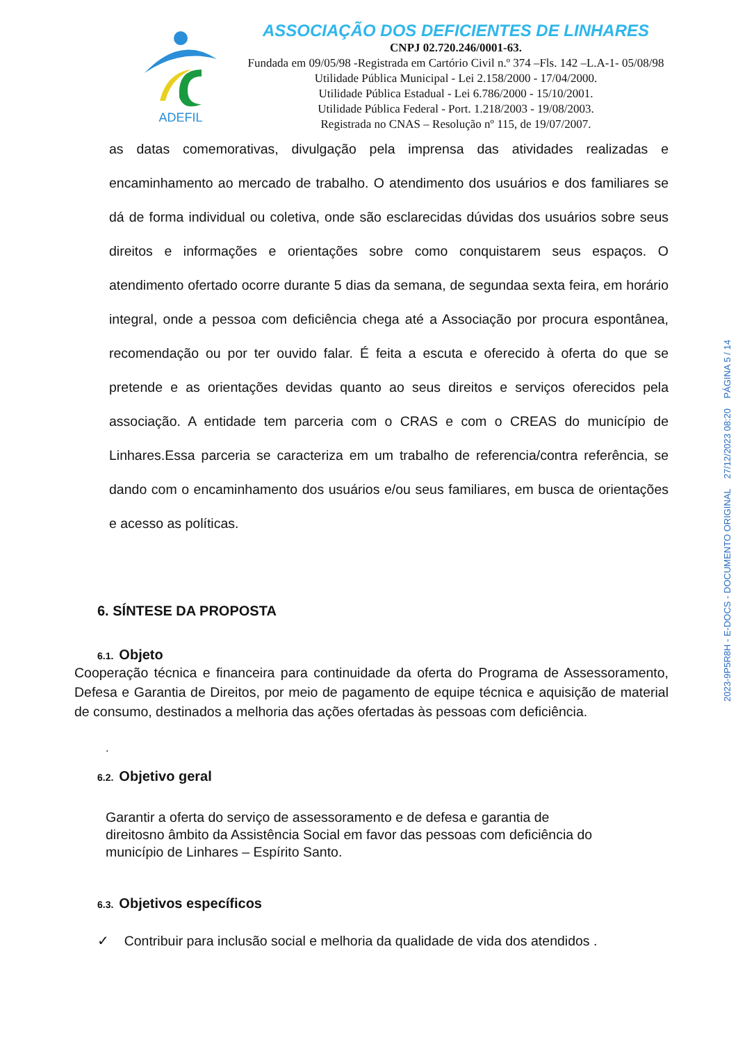ADEFIL
ASSOCIAÇÃO DOS DEFICIENTES DE LINHARES
CNPJ 02.720.246/0001-63.
Fundada em 09/05/98 -Registrada em Cartório Civil n.º 374 –Fls. 142 –L.A-1- 05/08/98
Utilidade Pública Municipal - Lei 2.158/2000 - 17/04/2000.
Utilidade Pública Estadual - Lei 6.786/2000 - 15/10/2001.
Utilidade Pública Federal - Port. 1.218/2003 - 19/08/2003.
Registrada no CNAS – Resolução nº 115, de 19/07/2007.
as datas comemorativas, divulgação pela imprensa das atividades realizadas e encaminhamento ao mercado de trabalho. O atendimento dos usuários e dos familiares se dá de forma individual ou coletiva, onde são esclarecidas dúvidas dos usuários sobre seus direitos e informações e orientações sobre como conquistarem seus espaços. O atendimento ofertado ocorre durante 5 dias da semana, de segundaa sexta feira, em horário integral, onde a pessoa com deficiência chega até a Associação por procura espontânea, recomendação ou por ter ouvido falar. É feita a escuta e oferecido à oferta do que se pretende e as orientações devidas quanto ao seus direitos e serviços oferecidos pela associação. A entidade tem parceria com o CRAS e com o CREAS do município de Linhares.Essa parceria se caracteriza em um trabalho de referencia/contra referência, se dando com o encaminhamento dos usuários e/ou seus familiares, em busca de orientações e acesso as políticas.
6. SÍNTESE DA PROPOSTA
6.1. Objeto
Cooperação técnica e financeira para continuidade da oferta do Programa de Assessoramento, Defesa e Garantia de Direitos, por meio de pagamento de equipe técnica e aquisição de material de consumo, destinados a melhoria das ações ofertadas às pessoas com deficiência.
.
6.2. Objetivo geral
Garantir a oferta do serviço de assessoramento e de defesa e garantia de direitosno âmbito da Assistência Social em favor das pessoas com deficiência do município de Linhares – Espírito Santo.
6.3. Objetivos específicos
✓ Contribuir para inclusão social e melhoria da qualidade de vida dos atendidos .
2023-9P5R8H - E-DOCS - DOCUMENTO ORIGINAL 27/12/2023 08:20 PÁGINA 5 / 14